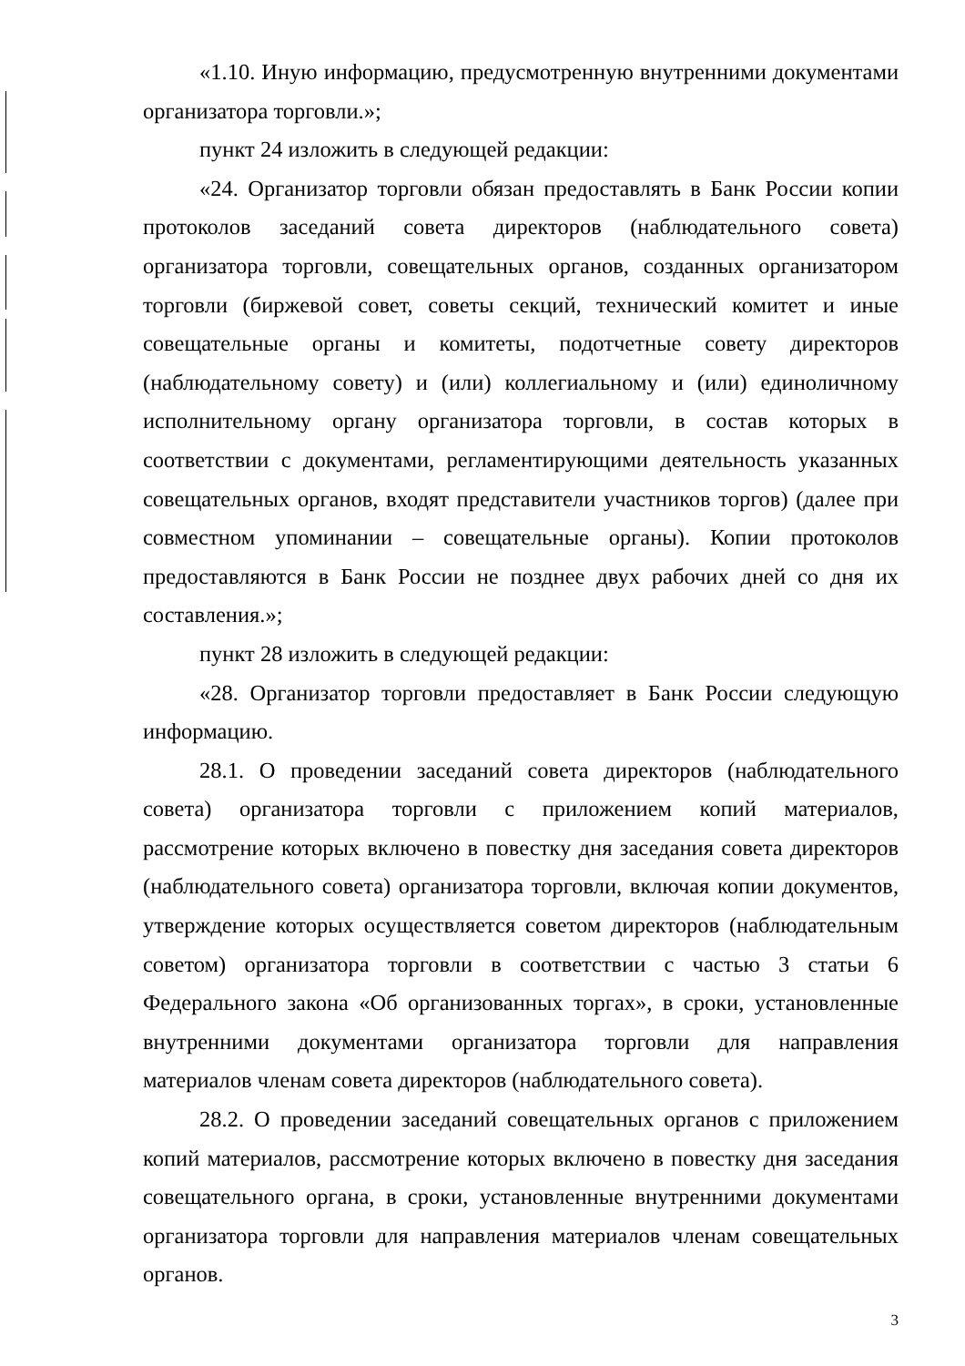«1.10. Иную информацию, предусмотренную внутренними документами организатора торговли.»;
пункт 24 изложить в следующей редакции:
«24. Организатор торговли обязан предоставлять в Банк России копии протоколов заседаний совета директоров (наблюдательного совета) организатора торговли, совещательных органов, созданных организатором торговли (биржевой совет, советы секций, технический комитет и иные совещательные органы и комитеты, подотчетные совету директоров (наблюдательному совету) и (или) коллегиальному и (или) единоличному исполнительному органу организатора торговли, в состав которых в соответствии с документами, регламентирующими деятельность указанных совещательных органов, входят представители участников торгов) (далее при совместном упоминании – совещательные органы). Копии протоколов предоставляются в Банк России не позднее двух рабочих дней со дня их составления.»;
пункт 28 изложить в следующей редакции:
«28. Организатор торговли предоставляет в Банк России следующую информацию.
28.1. О проведении заседаний совета директоров (наблюдательного совета) организатора торговли с приложением копий материалов, рассмотрение которых включено в повестку дня заседания совета директоров (наблюдательного совета) организатора торговли, включая копии документов, утверждение которых осуществляется советом директоров (наблюдательным советом) организатора торговли в соответствии с частью 3 статьи 6 Федерального закона «Об организованных торгах», в сроки, установленные внутренними документами организатора торговли для направления материалов членам совета директоров (наблюдательного совета).
28.2. О проведении заседаний совещательных органов с приложением копий материалов, рассмотрение которых включено в повестку дня заседания совещательного органа, в сроки, установленные внутренними документами организатора торговли для направления материалов членам совещательных органов.
3